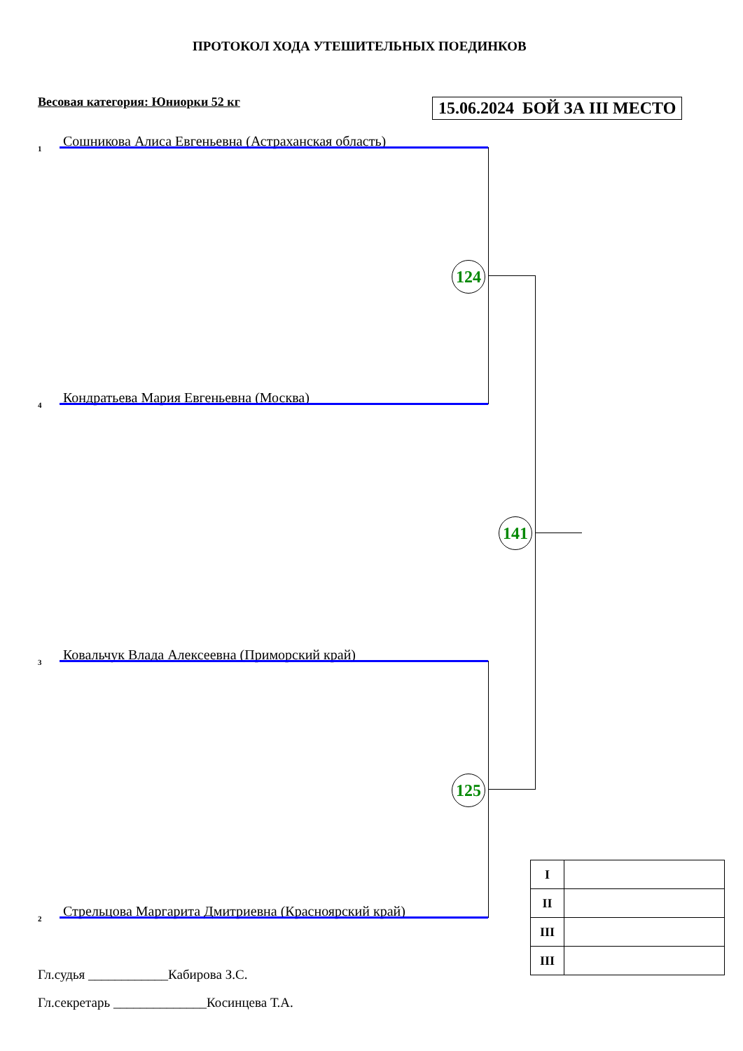ПРОТОКОЛ ХОДА УТЕШИТЕЛЬНЫХ ПОЕДИНКОВ
Весовая категория: Юниорки 52 кг
15.06.2024 БОЙ ЗА III МЕСТО
1
Сошникова Алиса Евгеньевна (Астраханская область)
4
Кондратьева Мария Евгеньевна (Москва)
3
Ковальчук Влада Алексеевна (Приморский край)
2
Стрельцова Маргарита Дмитриевна (Красноярский край)
124
125
141
| I | |
| II | |
| III | |
| III | |
Гл.судья ____________Кабирова З.С.
Гл.секретарь ______________Косинцева Т.А.